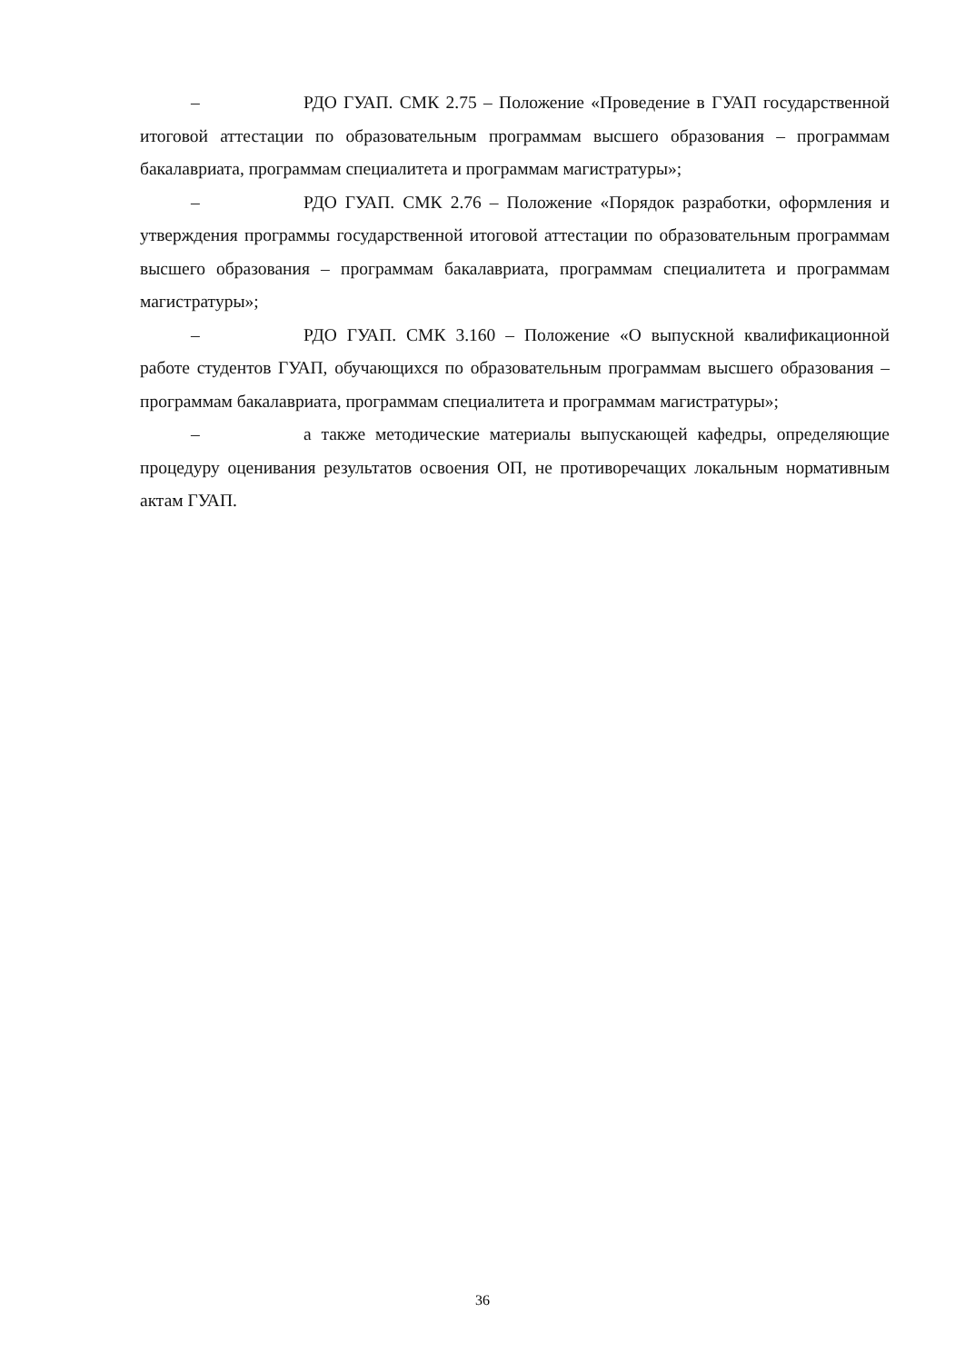– РДО ГУАП. СМК 2.75 – Положение «Проведение в ГУАП государственной итоговой аттестации по образовательным программам высшего образования – программам бакалавриата, программам специалитета и программам магистратуры»;
– РДО ГУАП. СМК 2.76 – Положение «Порядок разработки, оформления и утверждения программы государственной итоговой аттестации по образовательным программам высшего образования – программам бакалавриата, программам специалитета и программам магистратуры»;
– РДО ГУАП. СМК 3.160 – Положение «О выпускной квалификационной работе студентов ГУАП, обучающихся по образовательным программам высшего образования – программам бакалавриата, программам специалитета и программам магистратуры»;
– а также методические материалы выпускающей кафедры, определяющие процедуру оценивания результатов освоения ОП, не противоречащих локальным нормативным актам ГУАП.
36